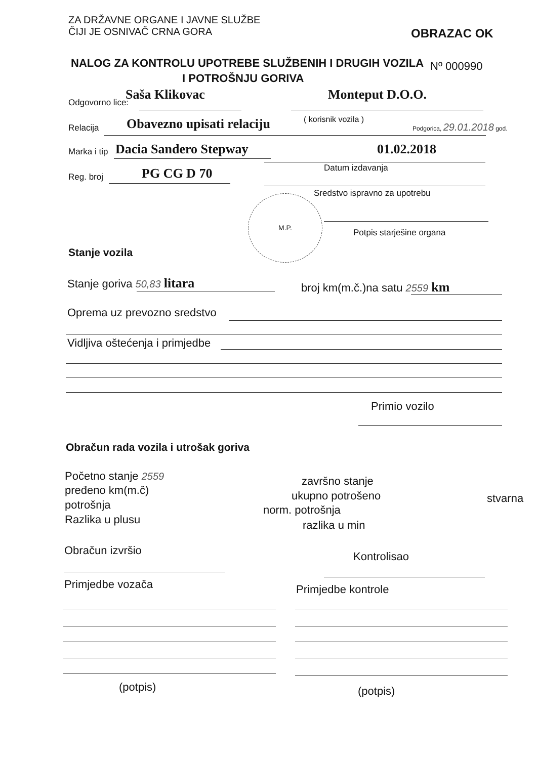ZA DRŽAVNE ORGANE I JAVNE SLUŽBE
ČIJI JE OSNIVAČ CRNA GORA
OBRAZAC OK
NALOG ZA KONTROLU UPOTREBE SLUŽBENIH I DRUGIH VOZILA Nº 000990
I POTROŠNJU GORIVA
Saša Klikovac Monteput D.O.O.
Odgovorno lice:
( korisnik vozila )
Podgorica, 29.01.2018 god.
Relacija Obavezno upisati relaciju
Marka i tip Dacia Sandero Stepway 01.02.2018
Datum izdavanja
Reg. broj PG CG D 70
Sredstvo ispravno za upotrebu
M.P.
Potpis starješine organa
Stanje vozila
Stanje goriva 50,83 litara broj km(m.č.)na satu 2559 km
Oprema uz prevozno sredstvo
Vidljiva oštećenja i primjedbe
Primio vozilo
Obračun rada vozila i utrošak goriva
Početno stanje 2559 završno stanje
pređeno km(m.č) ukupno potrošeno stvarna
potrošnja norm. potrošnja
Razlika u plusu razlika u min
Obračun izvršio Kontrolisao
Primjedbe vozača Primjedbe kontrole
(potpis) (potpis)